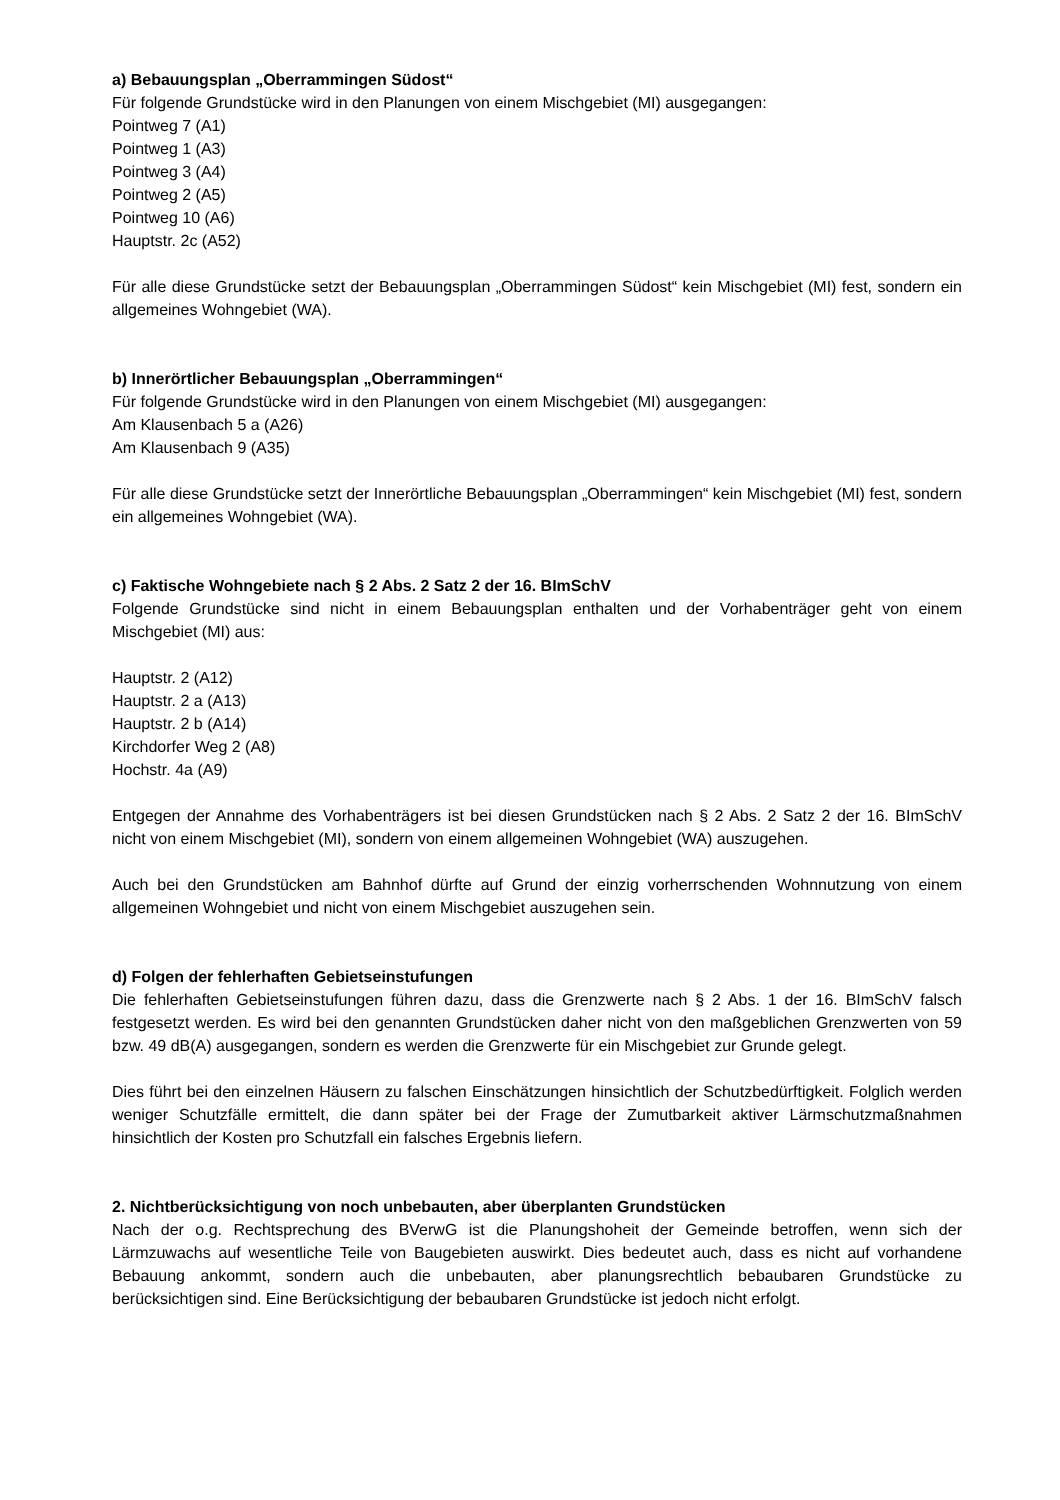a) Bebauungsplan „Oberrammingen Südost“
Für folgende Grundstücke wird in den Planungen von einem Mischgebiet (MI) ausgegangen:
Pointweg 7 (A1)
Pointweg 1 (A3)
Pointweg 3 (A4)
Pointweg 2 (A5)
Pointweg 10 (A6)
Hauptstr. 2c (A52)
Für alle diese Grundstücke setzt der Bebauungsplan „Oberrammingen Südost“ kein Mischgebiet (MI) fest, sondern ein allgemeines Wohngebiet (WA).
b) Innerörtlicher Bebauungsplan „Oberrammingen“
Für folgende Grundstücke wird in den Planungen von einem Mischgebiet (MI) ausgegangen:
Am Klausenbach 5 a (A26)
Am Klausenbach 9 (A35)
Für alle diese Grundstücke setzt der Innerörtliche Bebauungsplan „Oberrammingen“ kein Mischgebiet (MI) fest, sondern ein allgemeines Wohngebiet (WA).
c) Faktische Wohngebiete nach § 2 Abs. 2 Satz 2 der 16. BImSchV
Folgende Grundstücke sind nicht in einem Bebauungsplan enthalten und der Vorhabenträger geht von einem Mischgebiet (MI) aus:
Hauptstr. 2 (A12)
Hauptstr. 2 a (A13)
Hauptstr. 2 b (A14)
Kirchdorfer Weg 2 (A8)
Hochstr. 4a (A9)
Entgegen der Annahme des Vorhabenträgers ist bei diesen Grundstücken nach § 2 Abs. 2 Satz 2 der 16. BImSchV nicht von einem Mischgebiet (MI), sondern von einem allgemeinen Wohngebiet (WA) auszugehen.
Auch bei den Grundstücken am Bahnhof dürfte auf Grund der einzig vorherrschenden Wohnnutzung von einem allgemeinen Wohngebiet und nicht von einem Mischgebiet auszugehen sein.
d) Folgen der fehlerhaften Gebietseinstufungen
Die fehlerhaften Gebietseinstufungen führen dazu, dass die Grenzwerte nach § 2 Abs. 1 der 16. BImSchV falsch festgesetzt werden. Es wird bei den genannten Grundstücken daher nicht von den maßgeblichen Grenzwerten von 59 bzw. 49 dB(A) ausgegangen, sondern es werden die Grenzwerte für ein Mischgebiet zur Grunde gelegt.
Dies führt bei den einzelnen Häusern zu falschen Einschätzungen hinsichtlich der Schutzbedürftigkeit. Folglich werden weniger Schutzfälle ermittelt, die dann später bei der Frage der Zumutbarkeit aktiver Lärmschutzmaßnahmen hinsichtlich der Kosten pro Schutzfall ein falsches Ergebnis liefern.
2. Nichtberücksichtigung von noch unbebauten, aber überplanten Grundstücken
Nach der o.g. Rechtsprechung des BVerwG ist die Planungshoheit der Gemeinde betroffen, wenn sich der Lärmzuwachs auf wesentliche Teile von Baugebieten auswirkt. Dies bedeutet auch, dass es nicht auf vorhandene Bebauung ankommt, sondern auch die unbebauten, aber planungsrechtlich bebaubaren Grundstücke zu berücksichtigen sind. Eine Berücksichtigung der bebaubaren Grundstücke ist jedoch nicht erfolgt.